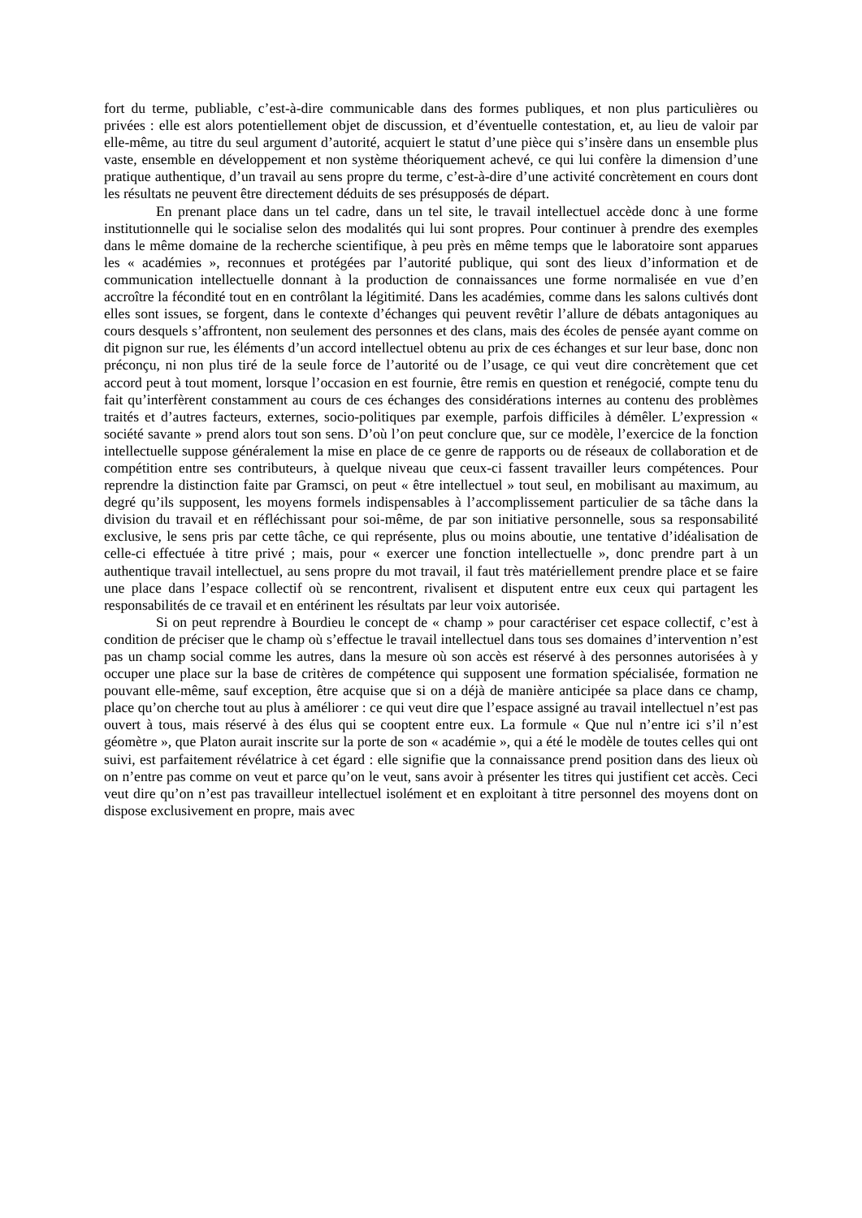fort du terme, publiable, c’est-à-dire communicable dans des formes publiques, et non plus particulières ou privées : elle est alors potentiellement objet de discussion, et d’éventuelle contestation, et, au lieu de valoir par elle-même, au titre du seul argument d’autorité, acquiert le statut d’une pièce qui s’insère dans un ensemble plus vaste, ensemble en développement et non système théoriquement achevé, ce qui lui confère la dimension d’une pratique authentique, d’un travail au sens propre du terme, c’est-à-dire d’une activité concrètement en cours dont les résultats ne peuvent être directement déduits de ses présupposés de départ.
En prenant place dans un tel cadre, dans un tel site, le travail intellectuel accède donc à une forme institutionnelle qui le socialise selon des modalités qui lui sont propres. Pour continuer à prendre des exemples dans le même domaine de la recherche scientifique, à peu près en même temps que le laboratoire sont apparues les « académies », reconnues et protégées par l’autorité publique, qui sont des lieux d’information et de communication intellectuelle donnant à la production de connaissances une forme normalisée en vue d’en accroître la fécondité tout en en contrôlant la légitimité. Dans les académies, comme dans les salons cultivés dont elles sont issues, se forgent, dans le contexte d’échanges qui peuvent revêtir l’allure de débats antagoniques au cours desquels s’affrontent, non seulement des personnes et des clans, mais des écoles de pensée ayant comme on dit pignon sur rue, les éléments d’un accord intellectuel obtenu au prix de ces échanges et sur leur base, donc non préconçu, ni non plus tiré de la seule force de l’autorité ou de l’usage, ce qui veut dire concrètement que cet accord peut à tout moment, lorsque l’occasion en est fournie, être remis en question et renégocié, compte tenu du fait qu’interfèrent constamment au cours de ces échanges des considérations internes au contenu des problèmes traités et d’autres facteurs, externes, socio-politiques par exemple, parfois difficiles à démêler. L’expression « société savante » prend alors tout son sens. D’où l’on peut conclure que, sur ce modèle, l’exercice de la fonction intellectuelle suppose généralement la mise en place de ce genre de rapports ou de réseaux de collaboration et de compétition entre ses contributeurs, à quelque niveau que ceux-ci fassent travailler leurs compétences. Pour reprendre la distinction faite par Gramsci, on peut « être intellectuel » tout seul, en mobilisant au maximum, au degré qu’ils supposent, les moyens formels indispensables à l’accomplissement particulier de sa tâche dans la division du travail et en réfléchissant pour soi-même, de par son initiative personnelle, sous sa responsabilité exclusive, le sens pris par cette tâche, ce qui représente, plus ou moins aboutie, une tentative d’idéalisation de celle-ci effectuée à titre privé ; mais, pour « exercer une fonction intellectuelle », donc prendre part à un authentique travail intellectuel, au sens propre du mot travail, il faut très matériellement prendre place et se faire une place dans l’espace collectif où se rencontrent, rivalisent et disputent entre eux ceux qui partagent les responsabilités de ce travail et en entérinent les résultats par leur voix autorisée.
Si on peut reprendre à Bourdieu le concept de « champ » pour caractériser cet espace collectif, c’est à condition de préciser que le champ où s’effectue le travail intellectuel dans tous ses domaines d’intervention n’est pas un champ social comme les autres, dans la mesure où son accès est réservé à des personnes autorisées à y occuper une place sur la base de critères de compétence qui supposent une formation spécialisée, formation ne pouvant elle-même, sauf exception, être acquise que si on a déjà de manière anticipée sa place dans ce champ, place qu’on cherche tout au plus à améliorer : ce qui veut dire que l’espace assigné au travail intellectuel n’est pas ouvert à tous, mais réservé à des élus qui se cooptent entre eux. La formule « Que nul n’entre ici s’il n’est géomètre », que Platon aurait inscrite sur la porte de son « académie », qui a été le modèle de toutes celles qui ont suivi, est parfaitement révélatrice à cet égard : elle signifie que la connaissance prend position dans des lieux où on n’entre pas comme on veut et parce qu’on le veut, sans avoir à présenter les titres qui justifient cet accès. Ceci veut dire qu’on n’est pas travailleur intellectuel isolément et en exploitant à titre personnel des moyens dont on dispose exclusivement en propre, mais avec